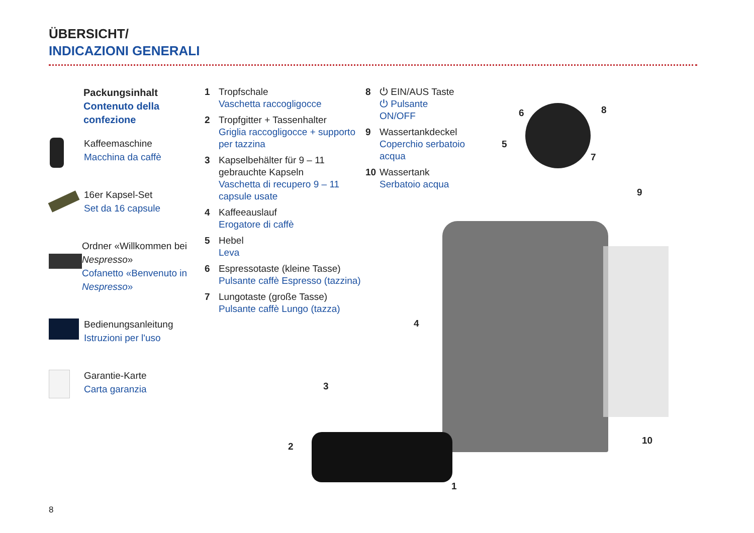ÜBERSICHT/
INDICAZIONI GENERALI
Packungsinhalt
Contenuto della confezione
Kaffeemaschine
Macchina da caffè
16er Kapsel-Set
Set da 16 capsule
Ordner «Willkommen bei Nespresso»
Cofanetto «Benvenuto in Nespresso»
Bedienungsanleitung
Istruzioni per l'uso
Garantie-Karte
Carta garanzia
1 Tropfschale
Vaschetta raccogligocce
2 Tropfgitter + Tassenhalter
Griglia raccogligocce + supporto per tazzina
3 Kapselbehälter für 9 – 11 gebrauchte Kapseln
Vaschetta di recupero 9 – 11 capsule usate
4 Kaffeeauslauf
Erogatore di caffè
5 Hebel
Leva
6 Espressotaste (kleine Tasse)
Pulsante caffè Espresso (tazzina)
7 Lungotaste (große Tasse)
Pulsante caffè Lungo (tazza)
8 ⏻ EIN/AUS Taste
⏻ Pulsante ON/OFF
9 Wassertankdeckel
Coperchio serbatoio acqua
10 Wassertank
Serbatoio acqua
6 8
5
7
9
4
3
2
10
1
8